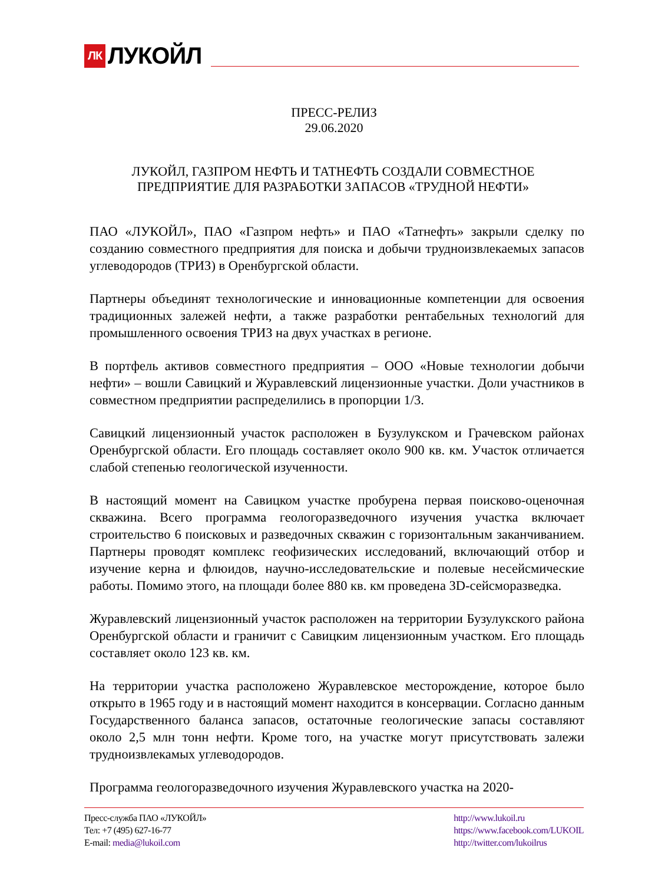ЛК ЛУКОЙЛ
ПРЕСС-РЕЛИЗ
29.06.2020
ЛУКОЙЛ, ГАЗПРОМ НЕФТЬ И ТАТНЕФТЬ СОЗДАЛИ СОВМЕСТНОЕ ПРЕДПРИЯТИЕ ДЛЯ РАЗРАБОТКИ ЗАПАСОВ «ТРУДНОЙ НЕФТИ»
ПАО «ЛУКОЙЛ», ПАО «Газпром нефть» и ПАО «Татнефть» закрыли сделку по созданию совместного предприятия для поиска и добычи трудноизвлекаемых запасов углеводородов (ТРИЗ) в Оренбургской области.
Партнеры объединят технологические и инновационные компетенции для освоения традиционных залежей нефти, а также разработки рентабельных технологий для промышленного освоения ТРИЗ на двух участках в регионе.
В портфель активов совместного предприятия – ООО «Новые технологии добычи нефти» – вошли Савицкий и Журавлевский лицензионные участки. Доли участников в совместном предприятии распределились в пропорции 1/3.
Савицкий лицензионный участок расположен в Бузулукском и Грачевском районах Оренбургской области. Его площадь составляет около 900 кв. км. Участок отличается слабой степенью геологической изученности.
В настоящий момент на Савицком участке пробурена первая поисково-оценочная скважина. Всего программа геологоразведочного изучения участка включает строительство 6 поисковых и разведочных скважин с горизонтальным заканчиванием. Партнеры проводят комплекс геофизических исследований, включающий отбор и изучение керна и флюидов, научно-исследовательские и полевые несейсмические работы. Помимо этого, на площади более 880 кв. км проведена 3D-сейсморазведка.
Журавлевский лицензионный участок расположен на территории Бузулукского района Оренбургской области и граничит с Савицким лицензионным участком. Его площадь составляет около 123 кв. км.
На территории участка расположено Журавлевское месторождение, которое было открыто в 1965 году и в настоящий момент находится в консервации. Согласно данным Государственного баланса запасов, остаточные геологические запасы составляют около 2,5 млн тонн нефти. Кроме того, на участке могут присутствовать залежи трудноизвлекамых углеводородов.
Программа геологоразведочного изучения Журавлевского участка на 2020-
Пресс-служба ПАО «ЛУКОЙЛ»
Тел: +7 (495) 627-16-77
E-mail: media@lukoil.com
http://www.lukoil.ru
https://www.facebook.com/LUKOIL
http://twitter.com/lukoilrus